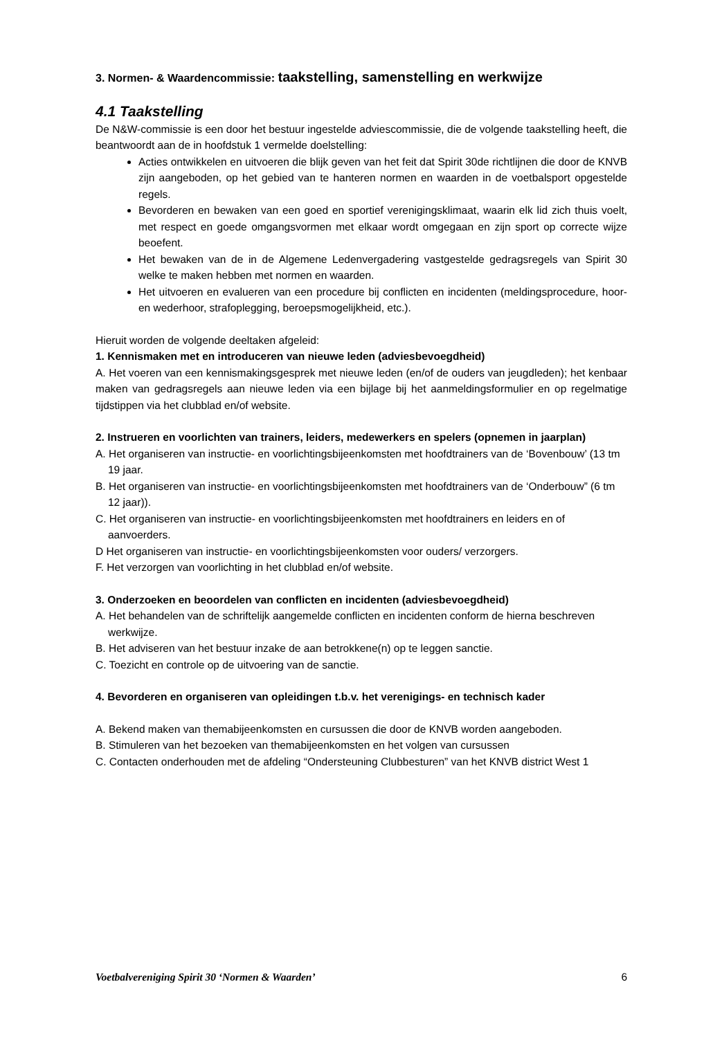3. Normen- & Waardencommissie: taakstelling, samenstelling en werkwijze
4.1 Taakstelling
De N&W-commissie is een door het bestuur ingestelde adviescommissie, die de volgende taakstelling heeft, die beantwoordt aan de in hoofdstuk 1 vermelde doelstelling:
Acties ontwikkelen en uitvoeren die blijk geven van het feit dat Spirit 30de richtlijnen die door de KNVB zijn aangeboden, op het gebied van te hanteren normen en waarden in de voetbalsport opgestelde regels.
Bevorderen en bewaken van een goed en sportief verenigingsklimaat, waarin elk lid zich thuis voelt, met respect en goede omgangsvormen met elkaar wordt omgegaan en zijn sport op correcte wijze beoefent.
Het bewaken van de in de Algemene Ledenvergadering vastgestelde gedragsregels van Spirit 30 welke te maken hebben met normen en waarden.
Het uitvoeren en evalueren van een procedure bij conflicten en incidenten (meldingsprocedure, hoor- en wederhoor, strafoplegging, beroepsmogelijkheid, etc.).
Hieruit worden de volgende deeltaken afgeleid:
1. Kennismaken met en introduceren van nieuwe leden (adviesbevoegdheid)
A. Het voeren van een kennismakingsgesprek met nieuwe leden (en/of de ouders van jeugdleden); het kenbaar maken van gedragsregels aan nieuwe leden via een bijlage bij het aanmeldingsformulier en op regelmatige tijdstippen via het clubblad en/of website.
2. Instrueren en voorlichten van trainers, leiders, medewerkers en spelers (opnemen in jaarplan)
A. Het organiseren van instructie- en voorlichtingsbijeenkomsten met hoofdtrainers van de ‘Bovenbouw’ (13 tm 19 jaar.
B. Het organiseren van instructie- en voorlichtingsbijeenkomsten met hoofdtrainers van de ‘Onderbouw” (6 tm 12 jaar)).
C. Het organiseren van instructie- en voorlichtingsbijeenkomsten met hoofdtrainers en leiders en of aanvoerders.
D Het organiseren van instructie- en voorlichtingsbijeenkomsten voor ouders/ verzorgers.
F. Het verzorgen van voorlichting in het clubblad en/of website.
3. Onderzoeken en beoordelen van conflicten en incidenten (adviesbevoegdheid)
A. Het behandelen van de schriftelijk aangemelde conflicten en incidenten conform de hierna beschreven werkwijze.
B. Het adviseren van het bestuur inzake de aan betrokkene(n) op te leggen sanctie.
C. Toezicht en controle op de uitvoering van de sanctie.
4. Bevorderen en organiseren van opleidingen t.b.v. het verenigings- en technisch kader
A. Bekend maken van themabijeenkomsten en cursussen die door de KNVB worden aangeboden.
B. Stimuleren van het bezoeken van themabijeenkomsten en het volgen van cursussen
C. Contacten onderhouden met de afdeling “Ondersteuning Clubbesturen” van het KNVB district West 1
Voetbalvereniging Spirit 30 ‘Normen & Waarden’ 6